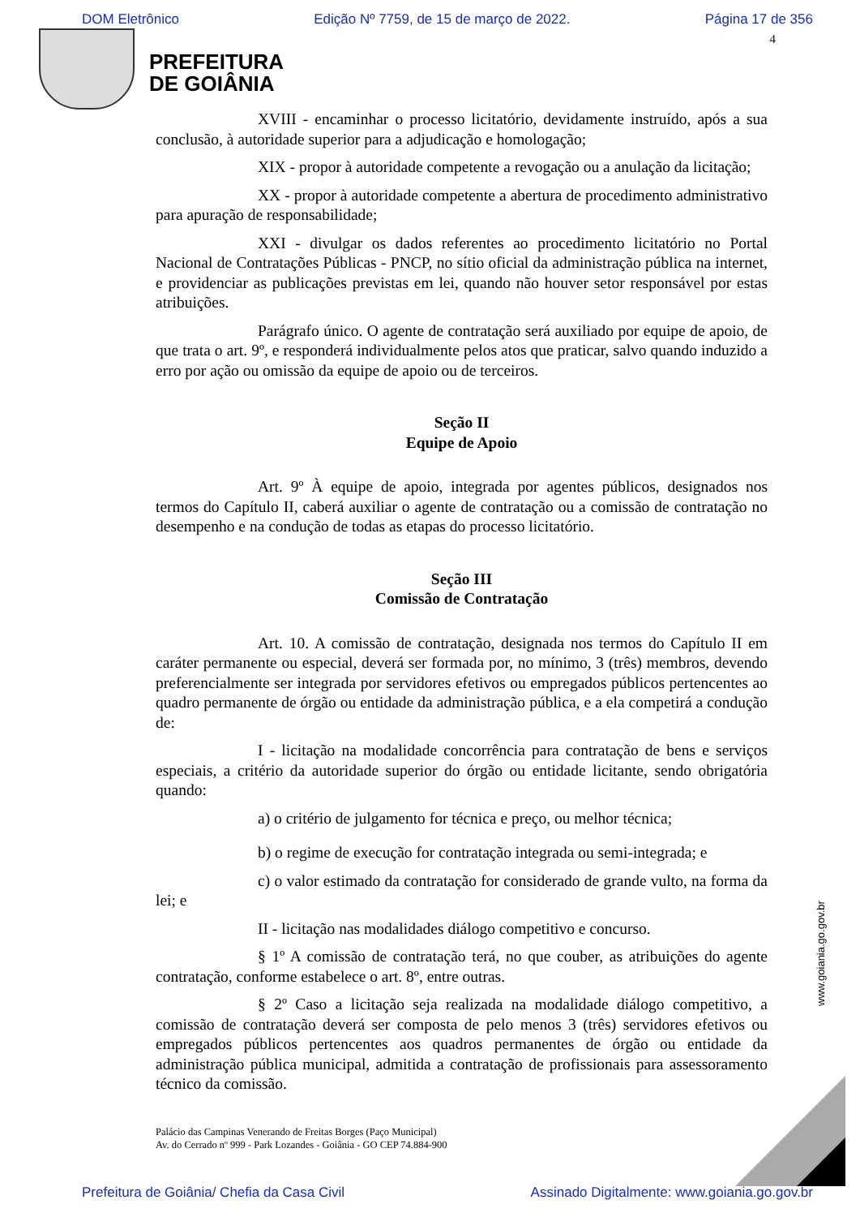DOM Eletrônico Edição Nº 7759, de 15 de março de 2022. Página 17 de 356
4
PREFEITURA
DE GOIÂNIA
XVIII - encaminhar o processo licitatório, devidamente instruído, após a sua conclusão, à autoridade superior para a adjudicação e homologação;
XIX - propor à autoridade competente a revogação ou a anulação da licitação;
XX - propor à autoridade competente a abertura de procedimento administrativo para apuração de responsabilidade;
XXI - divulgar os dados referentes ao procedimento licitatório no Portal Nacional de Contratações Públicas - PNCP, no sítio oficial da administração pública na internet, e providenciar as publicações previstas em lei, quando não houver setor responsável por estas atribuições.
Parágrafo único. O agente de contratação será auxiliado por equipe de apoio, de que trata o art. 9º, e responderá individualmente pelos atos que praticar, salvo quando induzido a erro por ação ou omissão da equipe de apoio ou de terceiros.
Seção II
Equipe de Apoio
Art. 9º À equipe de apoio, integrada por agentes públicos, designados nos termos do Capítulo II, caberá auxiliar o agente de contratação ou a comissão de contratação no desempenho e na condução de todas as etapas do processo licitatório.
Seção III
Comissão de Contratação
Art. 10. A comissão de contratação, designada nos termos do Capítulo II em caráter permanente ou especial, deverá ser formada por, no mínimo, 3 (três) membros, devendo preferencialmente ser integrada por servidores efetivos ou empregados públicos pertencentes ao quadro permanente de órgão ou entidade da administração pública, e a ela competirá a condução de:
I - licitação na modalidade concorrência para contratação de bens e serviços especiais, a critério da autoridade superior do órgão ou entidade licitante, sendo obrigatória quando:
a) o critério de julgamento for técnica e preço, ou melhor técnica;
b) o regime de execução for contratação integrada ou semi-integrada; e
c) o valor estimado da contratação for considerado de grande vulto, na forma da lei; e
II - licitação nas modalidades diálogo competitivo e concurso.
§ 1º A comissão de contratação terá, no que couber, as atribuições do agente contratação, conforme estabelece o art. 8º, entre outras.
§ 2º Caso a licitação seja realizada na modalidade diálogo competitivo, a comissão de contratação deverá ser composta de pelo menos 3 (três) servidores efetivos ou empregados públicos pertencentes aos quadros permanentes de órgão ou entidade da administração pública municipal, admitida a contratação de profissionais para assessoramento técnico da comissão.
Palácio das Campinas Venerando de Freitas Borges (Paço Municipal)
Av. do Cerrado nº 999 - Park Lozandes - Goiânia - GO CEP 74.884-900
www.goiania.go.gov.br
Prefeitura de Goiânia/ Chefia da Casa Civil Assinado Digitalmente: www.goiania.go.gov.br